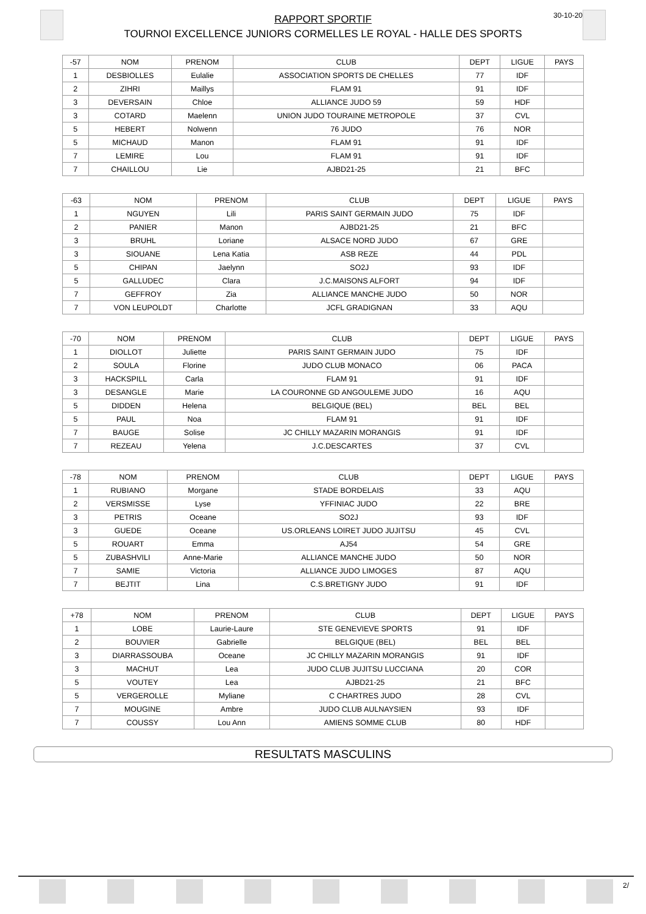30-10-20
RAPPORT SPORTIF
TOURNOI EXCELLENCE JUNIORS CORMELLES LE ROYAL - HALLE DES SPORTS
| -57 | NOM | PRENOM | CLUB | DEPT | LIGUE | PAYS |
| 1 | DESBIOLLES | Eulalie | ASSOCIATION SPORTS DE CHELLES | 77 | IDF | |
| 2 | ZIHRI | Maillys | FLAM 91 | 91 | IDF | |
| 3 | DEVERSAIN | Chloe | ALLIANCE JUDO 59 | 59 | HDF | |
| 3 | COTARD | Maelenn | UNION JUDO TOURAINE METROPOLE | 37 | CVL | |
| 5 | HEBERT | Nolwenn | 76 JUDO | 76 | NOR | |
| 5 | MICHAUD | Manon | FLAM 91 | 91 | IDF | |
| 7 | LEMIRE | Lou | FLAM 91 | 91 | IDF | |
| 7 | CHAILLOU | Lie | AJBD21-25 | 21 | BFC | |
| -63 | NOM | PRENOM | CLUB | DEPT | LIGUE | PAYS |
| 1 | NGUYEN | Lili | PARIS SAINT GERMAIN JUDO | 75 | IDF | |
| 2 | PANIER | Manon | AJBD21-25 | 21 | BFC | |
| 3 | BRUHL | Loriane | ALSACE NORD JUDO | 67 | GRE | |
| 3 | SIOUANE | Lena Katia | ASB REZE | 44 | PDL | |
| 5 | CHIPAN | Jaelynn | SO2J | 93 | IDF | |
| 5 | GALLUDEC | Clara | J.C.MAISONS ALFORT | 94 | IDF | |
| 7 | GEFFROY | Zia | ALLIANCE MANCHE JUDO | 50 | NOR | |
| 7 | VON LEUPOLDT | Charlotte | JCFL GRADIGNAN | 33 | AQU | |
| -70 | NOM | PRENOM | CLUB | DEPT | LIGUE | PAYS |
| 1 | DIOLLOT | Juliette | PARIS SAINT GERMAIN JUDO | 75 | IDF | |
| 2 | SOULA | Florine | JUDO CLUB MONACO | 06 | PACA | |
| 3 | HACKSPILL | Carla | FLAM 91 | 91 | IDF | |
| 3 | DESANGLE | Marie | LA COURONNE GD ANGOULEME JUDO | 16 | AQU | |
| 5 | DIDDEN | Helena | BELGIQUE (BEL) | BEL | BEL | |
| 5 | PAUL | Noa | FLAM 91 | 91 | IDF | |
| 7 | BAUGE | Solise | JC CHILLY MAZARIN MORANGIS | 91 | IDF | |
| 7 | REZEAU | Yelena | J.C.DESCARTES | 37 | CVL | |
| -78 | NOM | PRENOM | CLUB | DEPT | LIGUE | PAYS |
| 1 | RUBIANO | Morgane | STADE BORDELAIS | 33 | AQU | |
| 2 | VERSMISSE | Lyse | YFFINIAC JUDO | 22 | BRE | |
| 3 | PETRIS | Oceane | SO2J | 93 | IDF | |
| 3 | GUEDE | Oceane | US.ORLEANS LOIRET JUDO JUJITSU | 45 | CVL | |
| 5 | ROUART | Emma | AJ54 | 54 | GRE | |
| 5 | ZUBASHVILI | Anne-Marie | ALLIANCE MANCHE JUDO | 50 | NOR | |
| 7 | SAMIE | Victoria | ALLIANCE JUDO LIMOGES | 87 | AQU | |
| 7 | BEJTIT | Lina | C.S.BRETIGNY JUDO | 91 | IDF | |
| +78 | NOM | PRENOM | CLUB | DEPT | LIGUE | PAYS |
| 1 | LOBE | Laurie-Laure | STE GENEVIEVE SPORTS | 91 | IDF | |
| 2 | BOUVIER | Gabrielle | BELGIQUE (BEL) | BEL | BEL | |
| 3 | DIARRASSOUBA | Oceane | JC CHILLY MAZARIN MORANGIS | 91 | IDF | |
| 3 | MACHUT | Lea | JUDO CLUB JUJITSU LUCCIANA | 20 | COR | |
| 5 | VOUTEY | Lea | AJBD21-25 | 21 | BFC | |
| 5 | VERGEROLLE | Myliane | C CHARTRES JUDO | 28 | CVL | |
| 7 | MOUGINE | Ambre | JUDO CLUB AULNAYSIEN | 93 | IDF | |
| 7 | COUSSY | Lou Ann | AMIENS SOMME CLUB | 80 | HDF | |
RESULTATS MASCULINS
2/